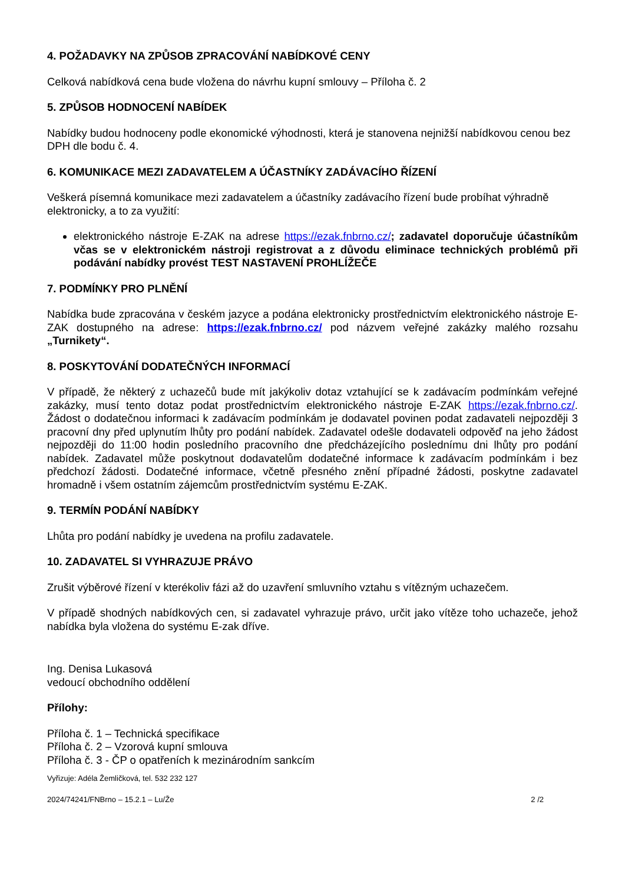4. POŽADAVKY NA ZPŮSOB ZPRACOVÁNÍ NABÍDKOVÉ CENY
Celková nabídková cena bude vložena do návrhu kupní smlouvy – Příloha č. 2
5. ZPŮSOB HODNOCENÍ NABÍDEK
Nabídky budou hodnoceny podle ekonomické výhodnosti, která je stanovena nejnižší nabídkovou cenou bez DPH dle bodu č. 4.
6. KOMUNIKACE MEZI ZADAVATELEM A ÚČASTNÍKY ZADÁVACÍHO ŘÍZENÍ
Veškerá písemná komunikace mezi zadavatelem a účastníky zadávacího řízení bude probíhat výhradně elektronicky, a to za využití:
elektronického nástroje E-ZAK na adrese https://ezak.fnbrno.cz/; zadavatel doporučuje účastníkům včas se v elektronickém nástroji registrovat a z důvodu eliminace technických problémů při podávání nabídky provést TEST NASTAVENÍ PROHLÍŽEČE
7. PODMÍNKY PRO PLNĚNÍ
Nabídka bude zpracována v českém jazyce a podána elektronicky prostřednictvím elektronického nástroje E-ZAK dostupného na adrese: https://ezak.fnbrno.cz/ pod názvem veřejné zakázky malého rozsahu „Turnikety“.
8. POSKYTOVÁNÍ DODATEČNÝCH INFORMACÍ
V případě, že některý z uchazečů bude mít jakýkoliv dotaz vztahující se k zadávacím podmínkám veřejné zakázky, musí tento dotaz podat prostřednictvím elektronického nástroje E-ZAK https://ezak.fnbrno.cz/. Žádost o dodatečnou informaci k zadávacím podmínkám je dodavatel povinen podat zadavateli nejpozději 3 pracovní dny před uplynutím lhůty pro podání nabídek. Zadavatel odešle dodavateli odpověď na jeho žádost nejpozději do 11:00 hodin posledního pracovního dne předcházejícího poslednímu dni lhůty pro podání nabídek. Zadavatel může poskytnout dodavatelům dodatečné informace k zadávacím podmínkám i bez předchozí žádosti. Dodatečné informace, včetně přesného znění případné žádosti, poskytne zadavatel hromadně i všem ostatním zájemcům prostřednictvím systému E-ZAK.
9. TERMÍN PODÁNÍ NABÍDKY
Lhůta pro podání nabídky je uvedena na profilu zadavatele.
10. ZADAVATEL SI VYHRAZUJE PRÁVO
Zrušit výběrové řízení v kterékoliv fázi až do uzavření smluvního vztahu s vítězným uchazečem.
V případě shodných nabídkových cen, si zadavatel vyhrazuje právo, určit jako vítěze toho uchazeče, jehož nabídka byla vložena do systému E-zak dříve.
Ing. Denisa Lukasová
vedoucí obchodního oddělení
Přílohy:
Příloha č. 1 – Technická specifikace
Příloha č. 2 – Vzorová kupní smlouva
Příloha č. 3 - ČP o opatřeních k mezinárodním sankcím
Vyřizuje: Adéla Žemličková, tel. 532 232 127
2024/74241/FNBrno – 15.2.1 – Lu/Že 2 /2